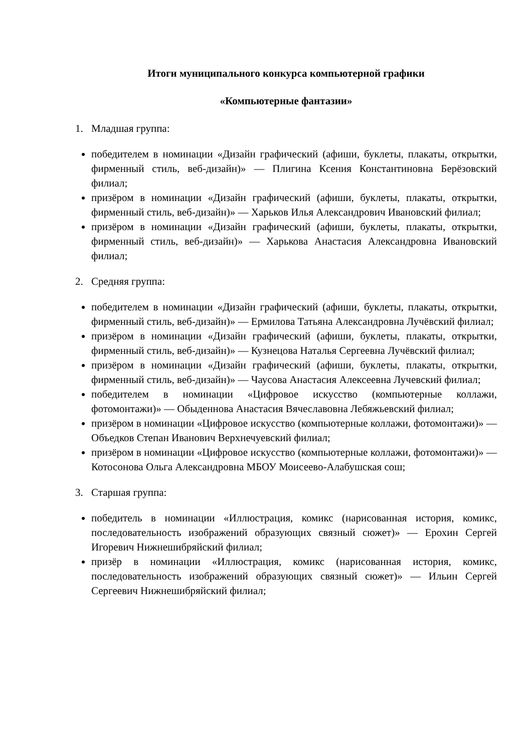Итоги муниципального конкурса компьютерной графики
«Компьютерные фантазии»
1. Младшая группа:
победителем в номинации «Дизайн графический (афиши, буклеты, плакаты, открытки, фирменный стиль, веб-дизайн)» — Плигина Ксения Константиновна Берёзовский филиал;
призёром в номинации «Дизайн графический (афиши, буклеты, плакаты, открытки, фирменный стиль, веб-дизайн)» — Харьков Илья Александрович Ивановский филиал;
призёром в номинации «Дизайн графический (афиши, буклеты, плакаты, открытки, фирменный стиль, веб-дизайн)» — Харькова Анастасия Александровна Ивановский филиал;
2. Средняя группа:
победителем в номинации «Дизайн графический (афиши, буклеты, плакаты, открытки, фирменный стиль, веб-дизайн)» — Ермилова Татьяна Александровна Лучёвский филиал;
призёром в номинации «Дизайн графический (афиши, буклеты, плакаты, открытки, фирменный стиль, веб-дизайн)» — Кузнецова Наталья Сергеевна Лучёвский филиал;
призёром в номинации «Дизайн графический (афиши, буклеты, плакаты, открытки, фирменный стиль, веб-дизайн)» — Чаусова Анастасия Алексеевна Лучевский филиал;
победителем в номинации «Цифровое искусство (компьютерные коллажи, фотомонтажи)» — Обыденнова Анастасия Вячеславовна Лебяжьевский филиал;
призёром в номинации «Цифровое искусство (компьютерные коллажи, фотомонтажи)» — Объедков Степан Иванович Верхнечуевский филиал;
призёром в номинации «Цифровое искусство (компьютерные коллажи, фотомонтажи)» — Котосонова Ольга Александровна МБОУ Моисеево-Алабушская сош;
3. Старшая группа:
победитель в номинации «Иллюстрация, комикс (нарисованная история, комикс, последовательность изображений образующих связный сюжет)» — Ерохин Сергей Игоревич Нижнешибряйский филиал;
призёр в номинации «Иллюстрация, комикс (нарисованная история, комикс, последовательность изображений образующих связный сюжет)» — Ильин Сергей Сергеевич Нижнешибряйский филиал;